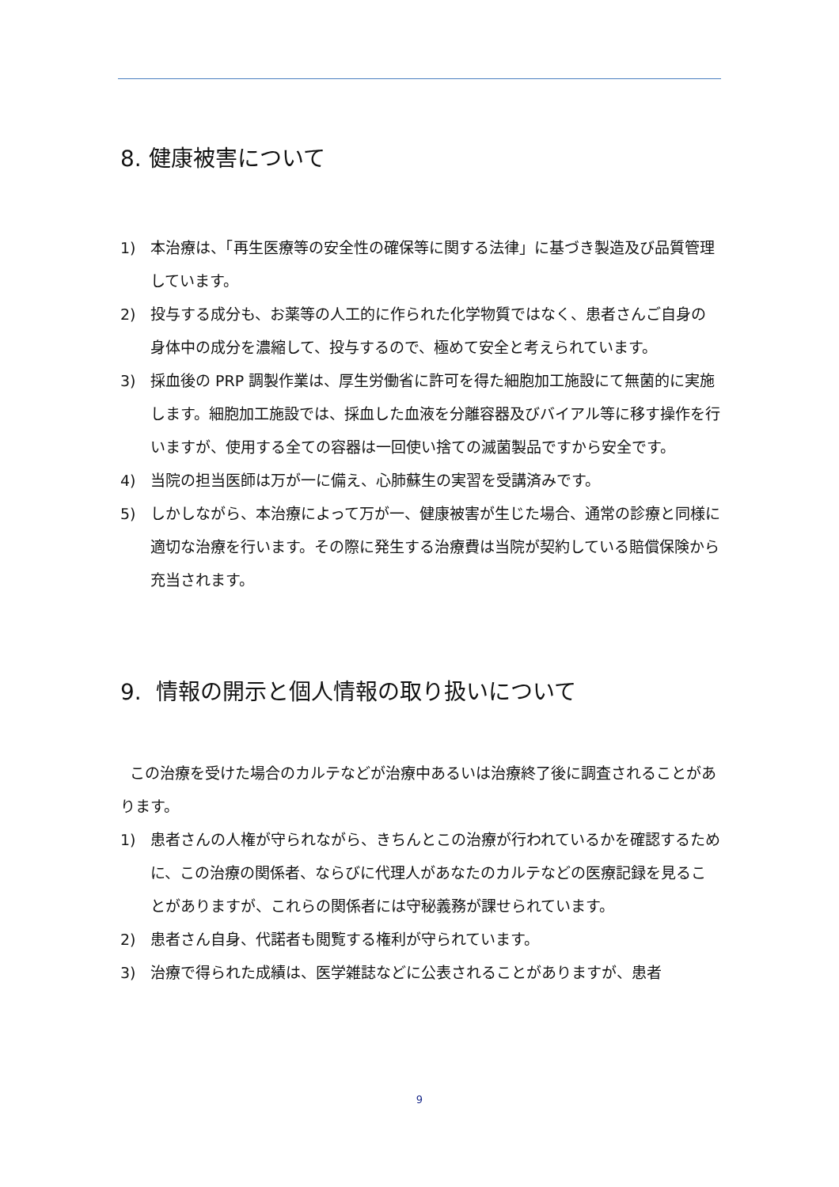8. 健康被害について
1) 本治療は、「再生医療等の安全性の確保等に関する法律」に基づき製造及び品質管理しています。
2) 投与する成分も、お薬等の人工的に作られた化学物質ではなく、患者さんご自身の身体中の成分を濃縮して、投与するので、極めて安全と考えられています。
3) 採血後の PRP 調製作業は、厚生労働省に許可を得た細胞加工施設にて無菌的に実施します。細胞加工施設では、採血した血液を分離容器及びバイアル等に移す操作を行いますが、使用する全ての容器は一回使い捨ての滅菌製品ですから安全です。
4) 当院の担当医師は万が一に備え、心肺蘇生の実習を受講済みです。
5) しかしながら、本治療によって万が一、健康被害が生じた場合、通常の診療と同様に適切な治療を行います。その際に発生する治療費は当院が契約している賠償保険から充当されます。
9. 情報の開示と個人情報の取り扱いについて
この治療を受けた場合のカルテなどが治療中あるいは治療終了後に調査されることがあります。
1) 患者さんの人権が守られながら、きちんとこの治療が行われているかを確認するために、この治療の関係者、ならびに代理人があなたのカルテなどの医療記録を見ることがありますが、これらの関係者には守秘義務が課せられています。
2) 患者さん自身、代諾者も閲覧する権利が守られています。
3) 治療で得られた成績は、医学雑誌などに公表されることがありますが、患者
9